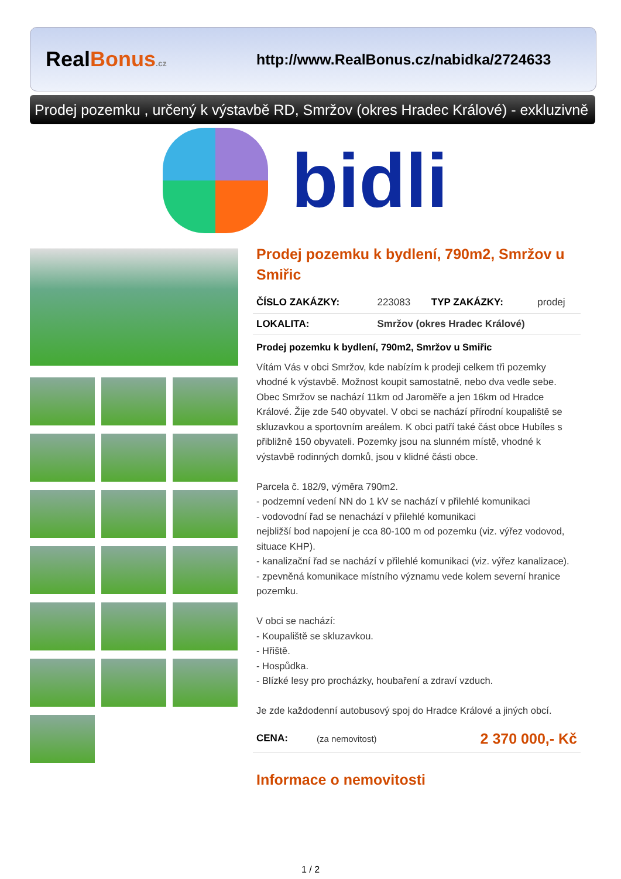RealBonus.cz
http://www.RealBonus.cz/nabidka/2724633
Prodej pozemku , určený k výstavbě RD, Smržov (okres Hradec Králové) - exkluzivně
bidli
Prodej pozemku k bydlení, 790m2, Smržov u Smiřic
| ČÍSLO ZAKÁZKY: | 223083 | TYP ZAKÁZKY: | prodej |
| LOKALITA: | Smržov (okres Hradec Králové) | | |
Prodej pozemku k bydlení, 790m2, Smržov u Smiřic
Vítám Vás v obci Smržov, kde nabízím k prodeji celkem tři pozemky vhodné k výstavbě. Možnost koupit samostatně, nebo dva vedle sebe. Obec Smržov se nachází 11km od Jaroměře a jen 16km od Hradce Králové. Žije zde 540 obyvatel. V obci se nachází přírodní koupaliště se skluzavkou a sportovním areálem. K obci patří také část obce Hubíles s přibližně 150 obyvateli. Pozemky jsou na slunném místě, vhodné k výstavbě rodinných domků, jsou v klidné části obce.
Parcela č. 182/9, výměra 790m2.
- podzemní vedení NN do 1 kV se nachází v přilehlé komunikaci
- vodovodní řad se nenachází v přilehlé komunikaci
nejbližší bod napojení je cca 80-100 m od pozemku (viz. výřez vodovod, situace KHP).
- kanalizační řad se nachází v přilehlé komunikaci (viz. výřez kanalizace).
- zpevněná komunikace místního významu vede kolem severní hranice pozemku.
V obci se nachází:
- Koupaliště se skluzavkou.
- Hřiště.
- Hospůdka.
- Blízké lesy pro procházky, houbaření a zdraví vzduch.
Je zde každodenní autobusový spoj do Hradce Králové a jiných obcí.
| CENA: | (za nemovitost) | 2 370 000,- Kč |
Informace o nemovitosti
1 / 2